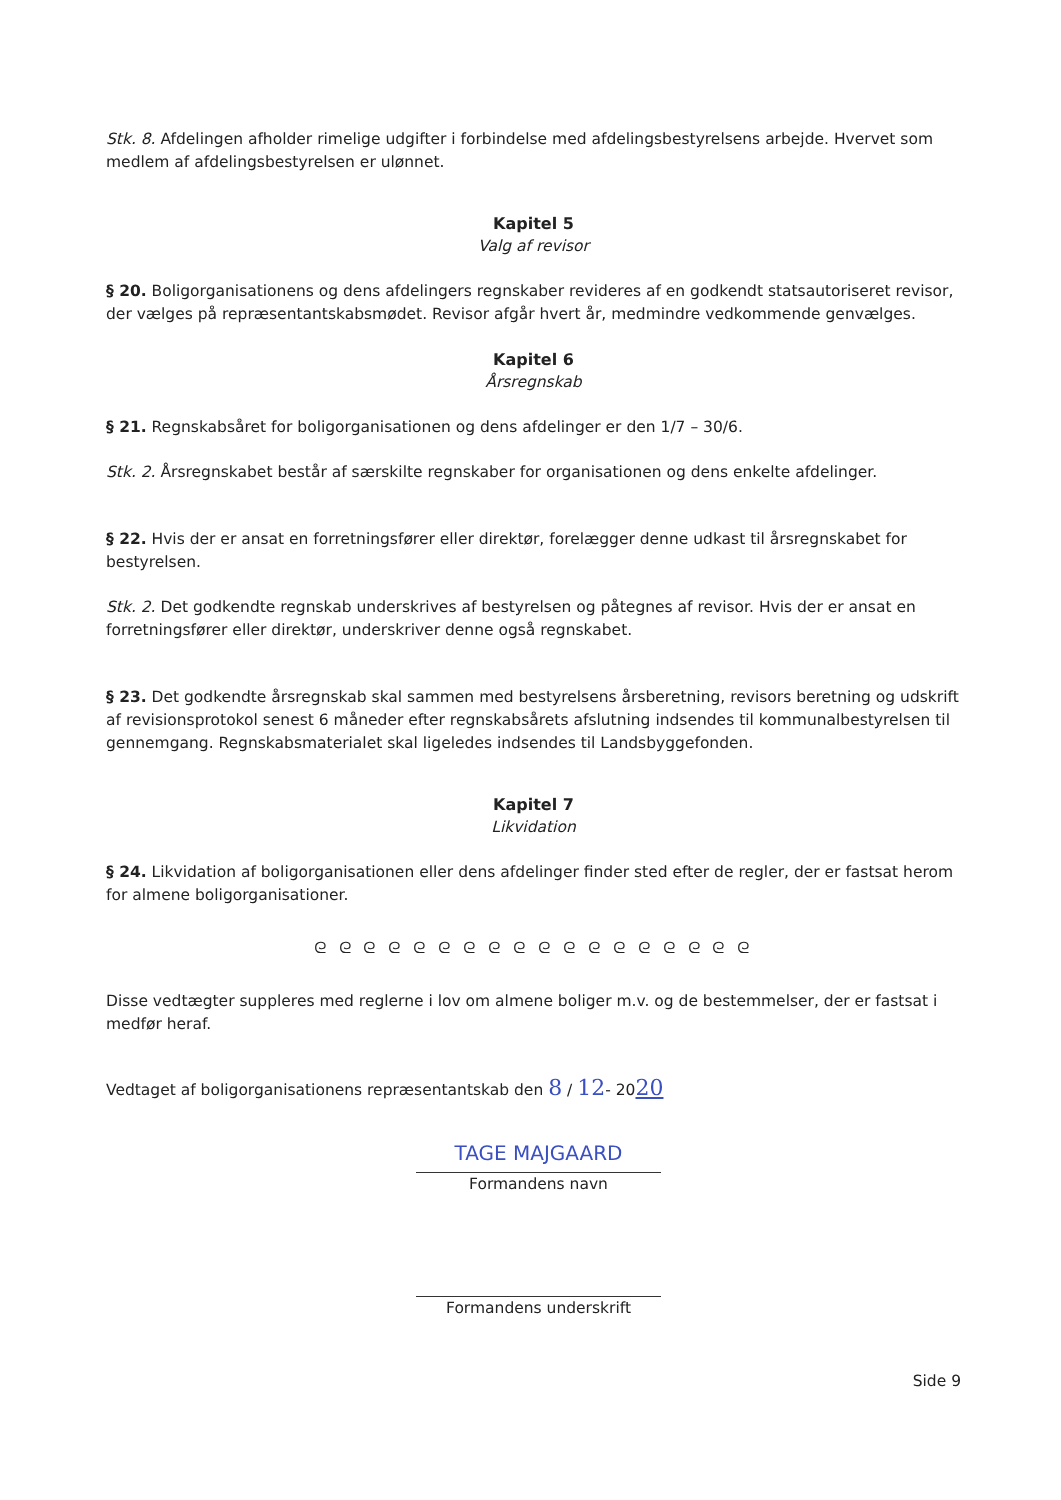Stk. 8. Afdelingen afholder rimelige udgifter i forbindelse med afdelingsbestyrelsens arbejde. Hvervet som medlem af afdelingsbestyrelsen er ulønnet.
Kapitel 5
Valg af revisor
§ 20. Boligorganisationens og dens afdelingers regnskaber revideres af en godkendt statsautoriseret revisor, der vælges på repræsentantskabsmødet. Revisor afgår hvert år, medmindre vedkommende genvælges.
Kapitel 6
Årsregnskab
§ 21. Regnskabsåret for boligorganisationen og dens afdelinger er den 1/7 – 30/6.
Stk. 2. Årsregnskabet består af særskilte regnskaber for organisationen og dens enkelte afdelinger.
§ 22. Hvis der er ansat en forretningsfører eller direktør, forelægger denne udkast til årsregnskabet for bestyrelsen.
Stk. 2. Det godkendte regnskab underskrives af bestyrelsen og påtegnes af revisor. Hvis der er ansat en forretningsfører eller direktør, underskriver denne også regnskabet.
§ 23. Det godkendte årsregnskab skal sammen med bestyrelsens årsberetning, revisors beretning og udskrift af revisionsprotokol senest 6 måneder efter regnskabsårets afslutning indsendes til kommunalbestyrelsen til gennemgang. Regnskabsmaterialet skal ligeledes indsendes til Landsbyggefonden.
Kapitel 7
Likvidation
§ 24. Likvidation af boligorganisationen eller dens afdelinger finder sted efter de regler, der er fastsat herom for almene boligorganisationer.
ᘓ ᘓ ᘓ ᘓ ᘓ ᘓ ᘓ ᘓ ᘓ ᘓ ᘓ ᘓ ᘓ ᘓ ᘓ ᘓ ᘓ ᘓ
Disse vedtægter suppleres med reglerne i lov om almene boliger m.v. og de bestemmelser, der er fastsat i medfør heraf.
Vedtaget af boligorganisationens repræsentantskab den 8 / 12- 2020
TAGE MAJGAARD
Formandens navn
Formandens underskrift
Side 9